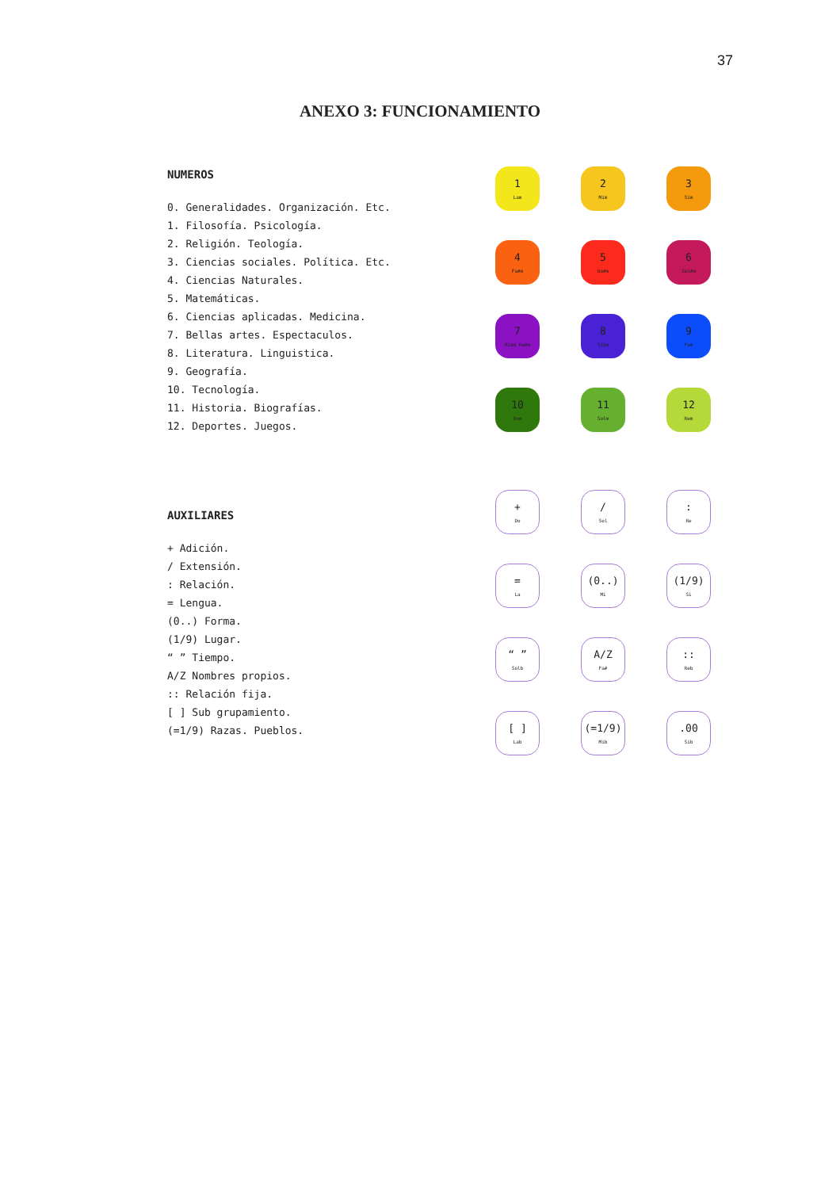37
ANEXO 3: FUNCIONAMIENTO
NUMEROS
0. Generalidades. Organización. Etc.
1. Filosofía. Psicología.
2. Religión. Teología.
3. Ciencias sociales. Política. Etc.
4. Ciencias Naturales.
5. Matemáticas.
6. Ciencias aplicadas. Medicina.
7. Bellas artes. Espectaculos.
8. Literatura. Linguistica.
9. Geografía.
10. Tecnología.
11. Historia. Biografías.
12. Deportes. Juegos.
1
Lam
2
Mim
3
Sim
4
Fa#m
5
Do#m
6
Sol#m
7
Mibm Re#m
8
Sibm
9
Fam
10
Dom
11
Solm
12
Rem
AUXILIARES
+ Adición.
/ Extensión.
: Relación.
= Lengua.
(0..) Forma.
(1/9) Lugar.
“ ” Tiempo.
A/Z Nombres propios.
:: Relación fija.
[ ] Sub grupamiento.
(=1/9) Razas. Pueblos.
+
Do
/
Sol
:
Re
=
La
(0..)
Mi
(1/9)
Si
“ ”
Solb
A/Z
Fa#
::
Reb
[ ]
Lab
(=1/9)
Mib
.00
Sib